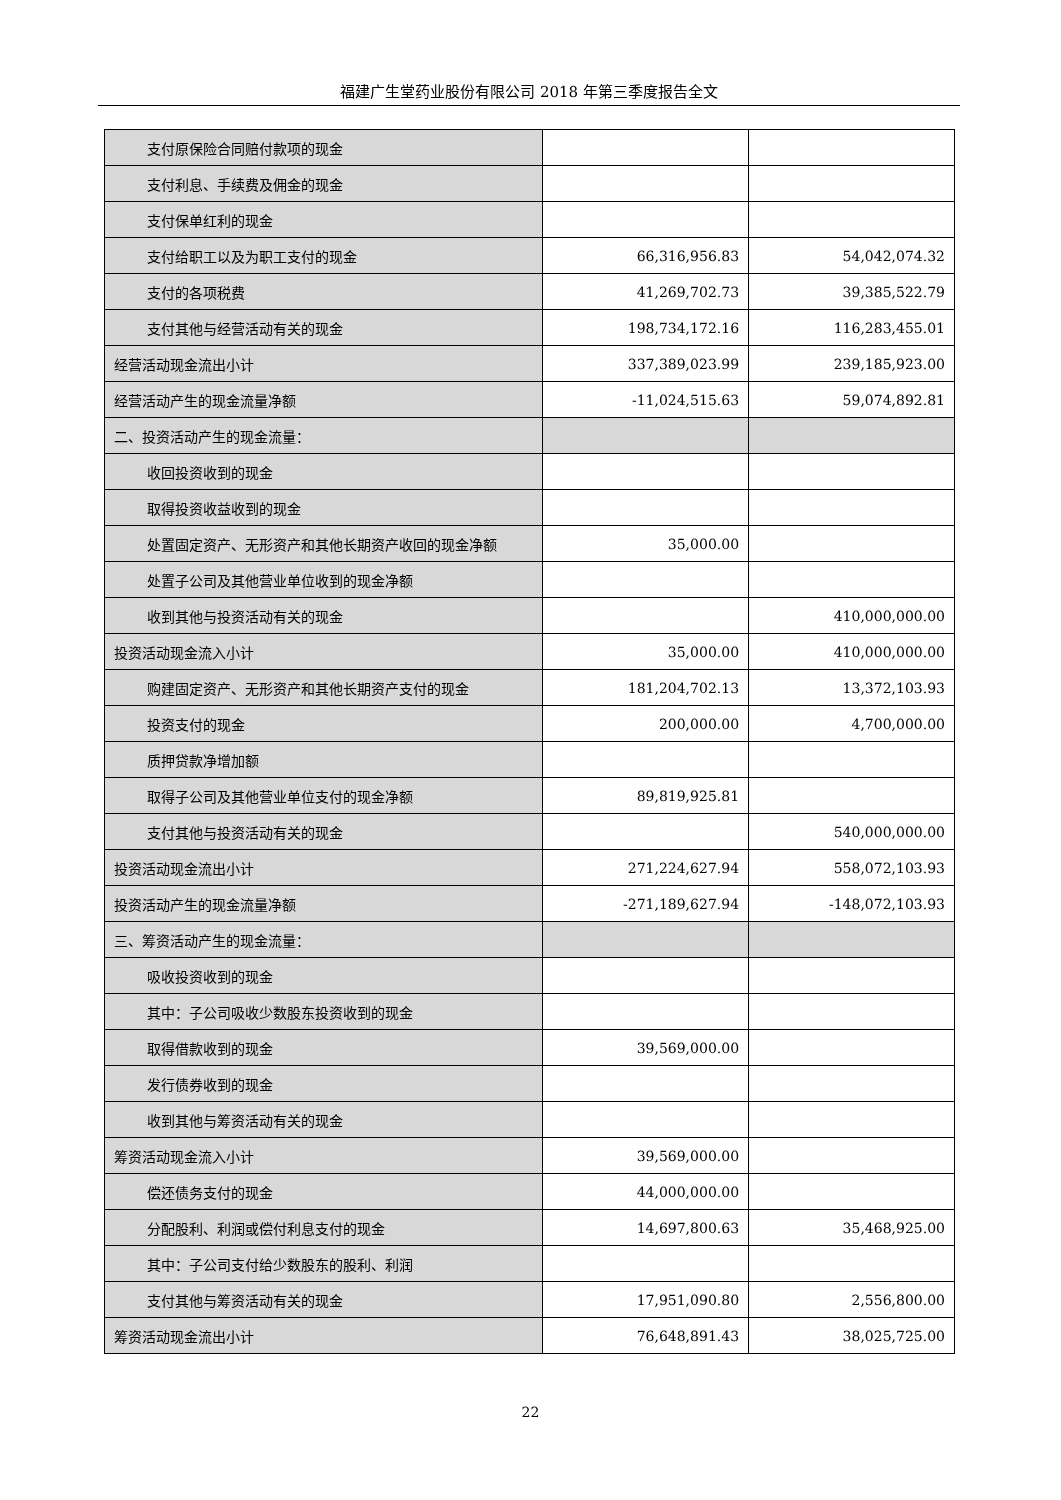福建广生堂药业股份有限公司 2018 年第三季度报告全文
| 支付原保险合同赔付款项的现金 | | |
| 支付利息、手续费及佣金的现金 | | |
| 支付保单红利的现金 | | |
| 支付给职工以及为职工支付的现金 | 66,316,956.83 | 54,042,074.32 |
| 支付的各项税费 | 41,269,702.73 | 39,385,522.79 |
| 支付其他与经营活动有关的现金 | 198,734,172.16 | 116,283,455.01 |
| 经营活动现金流出小计 | 337,389,023.99 | 239,185,923.00 |
| 经营活动产生的现金流量净额 | -11,024,515.63 | 59,074,892.81 |
| 二、投资活动产生的现金流量： | | |
| 收回投资收到的现金 | | |
| 取得投资收益收到的现金 | | |
| 处置固定资产、无形资产和其他长期资产收回的现金净额 | 35,000.00 | |
| 处置子公司及其他营业单位收到的现金净额 | | |
| 收到其他与投资活动有关的现金 | | 410,000,000.00 |
| 投资活动现金流入小计 | 35,000.00 | 410,000,000.00 |
| 购建固定资产、无形资产和其他长期资产支付的现金 | 181,204,702.13 | 13,372,103.93 |
| 投资支付的现金 | 200,000.00 | 4,700,000.00 |
| 质押贷款净增加额 | | |
| 取得子公司及其他营业单位支付的现金净额 | 89,819,925.81 | |
| 支付其他与投资活动有关的现金 | | 540,000,000.00 |
| 投资活动现金流出小计 | 271,224,627.94 | 558,072,103.93 |
| 投资活动产生的现金流量净额 | -271,189,627.94 | -148,072,103.93 |
| 三、筹资活动产生的现金流量： | | |
| 吸收投资收到的现金 | | |
| 其中：子公司吸收少数股东投资收到的现金 | | |
| 取得借款收到的现金 | 39,569,000.00 | |
| 发行债券收到的现金 | | |
| 收到其他与筹资活动有关的现金 | | |
| 筹资活动现金流入小计 | 39,569,000.00 | |
| 偿还债务支付的现金 | 44,000,000.00 | |
| 分配股利、利润或偿付利息支付的现金 | 14,697,800.63 | 35,468,925.00 |
| 其中：子公司支付给少数股东的股利、利润 | | |
| 支付其他与筹资活动有关的现金 | 17,951,090.80 | 2,556,800.00 |
| 筹资活动现金流出小计 | 76,648,891.43 | 38,025,725.00 |
22